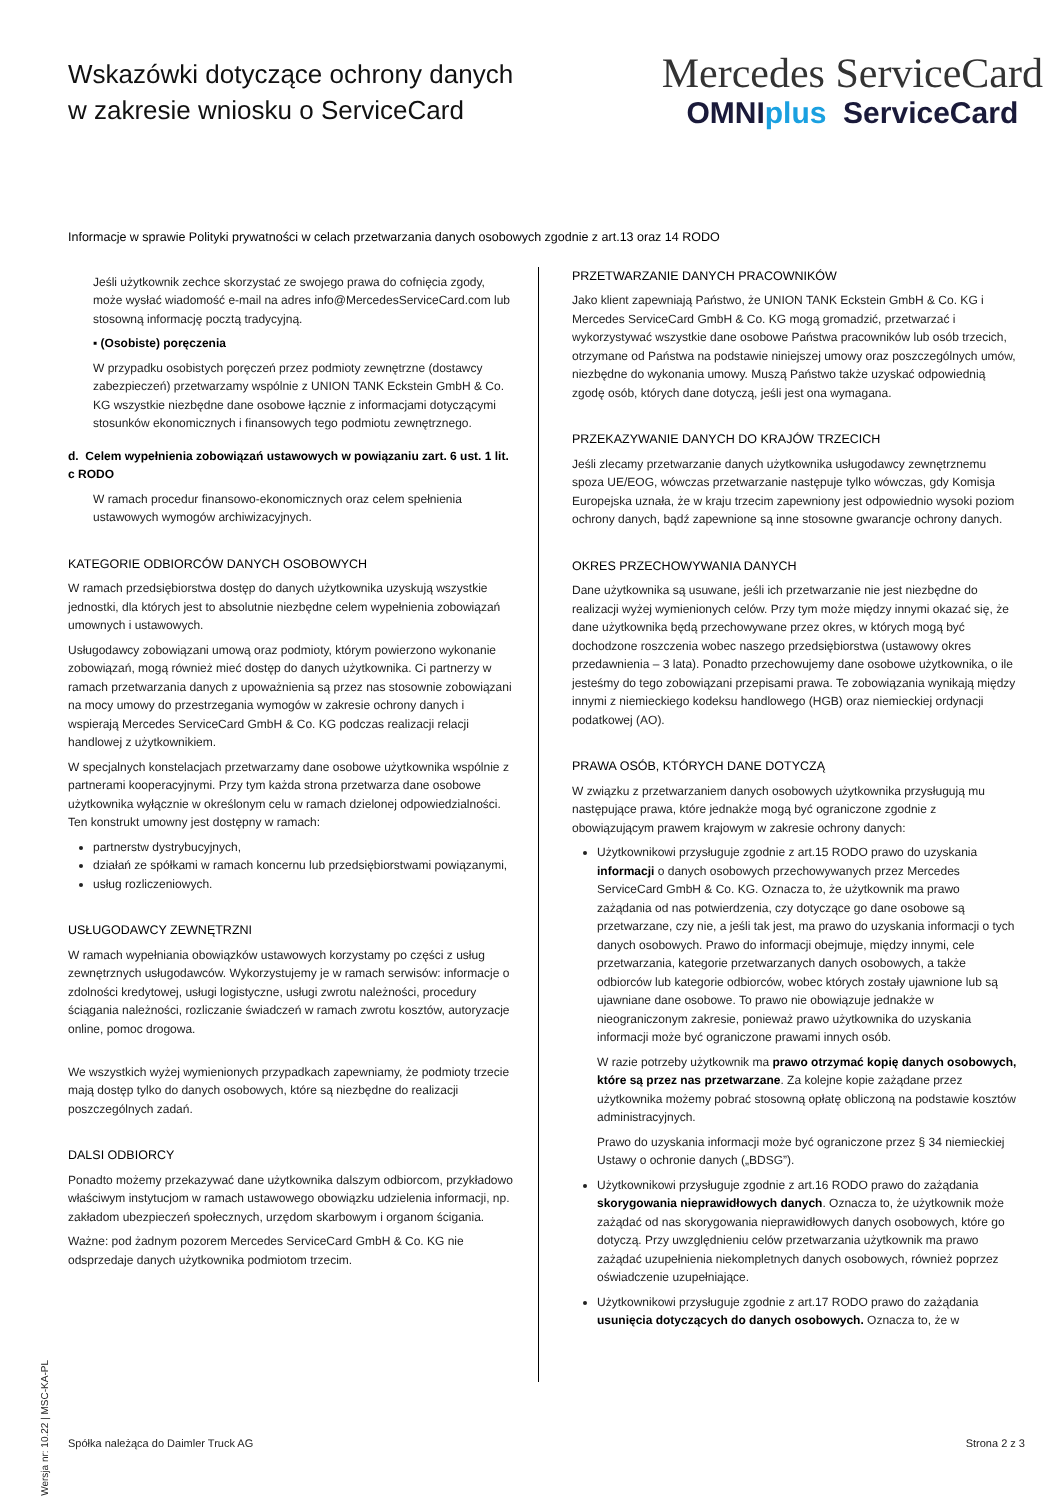Wskazówki dotyczące ochrony danych
w zakresie wniosku o ServiceCard
Mercedes ServiceCard
OMNIplus ServiceCard
Informacje w sprawie Polityki prywatności w celach przetwarzania danych osobowych zgodnie z art.13 oraz 14 RODO
Jeśli użytkownik zechce skorzystać ze swojego prawa do cofnięcia zgody, może wysłać wiadomość e-mail na adres info@MercedesServiceCard.com lub stosowną informację pocztą tradycyjną.
▪ (Osobiste) poręczenia
W przypadku osobistych poręczeń przez podmioty zewnętrzne (dostawcy zabezpieczeń) przetwarzamy wspólnie z UNION TANK Eckstein GmbH & Co. KG wszystkie niezbędne dane osobowe łącznie z informacjami dotyczącymi stosunków ekonomicznych i finansowych tego podmiotu zewnętrznego.
d. Celem wypełnienia zobowiązań ustawowych w powiązaniu zart. 6 ust. 1 lit. c RODO
W ramach procedur finansowo-ekonomicznych oraz celem spełnienia ustawowych wymogów archiwizacyjnych.
KATEGORIE ODBIORCÓW DANYCH OSOBOWYCH
W ramach przedsiębiorstwa dostęp do danych użytkownika uzyskują wszystkie jednostki, dla których jest to absolutnie niezbędne celem wypełnienia zobowiązań umownych i ustawowych.
Usługodawcy zobowiązani umową oraz podmioty, którym powierzono wykonanie zobowiązań, mogą również mieć dostęp do danych użytkownika. Ci partnerzy w ramach przetwarzania danych z upoważnienia są przez nas stosownie zobowiązani na mocy umowy do przestrzegania wymogów w zakresie ochrony danych i wspierają Mercedes ServiceCard GmbH & Co. KG podczas realizacji relacji handlowej z użytkownikiem.
W specjalnych konstelacjach przetwarzamy dane osobowe użytkownika wspólnie z partnerami kooperacyjnymi. Przy tym każda strona przetwarza dane osobowe użytkownika wyłącznie w określonym celu w ramach dzielonej odpowiedzialności. Ten konstrukt umowny jest dostępny w ramach:
partnerstw dystrybucyjnych,
działań ze spółkami w ramach koncernu lub przedsiębiorstwami powiązanymi,
usług rozliczeniowych.
USŁUGODAWCY ZEWNĘTRZNI
W ramach wypełniania obowiązków ustawowych korzystamy po części z usług zewnętrznych usługodawców. Wykorzystujemy je w ramach serwisów: informacje o zdolności kredytowej, usługi logistyczne, usługi zwrotu należności, procedury ściągania należności, rozliczanie świadczeń w ramach zwrotu kosztów, autoryzacje online, pomoc drogowa.
We wszystkich wyżej wymienionych przypadkach zapewniamy, że podmioty trzecie mają dostęp tylko do danych osobowych, które są niezbędne do realizacji poszczególnych zadań.
DALSI ODBIORCY
Ponadto możemy przekazywać dane użytkownika dalszym odbiorcom, przykładowo właściwym instytucjom w ramach ustawowego obowiązku udzielenia informacji, np. zakładom ubezpieczeń społecznych, urzędom skarbowym i organom ścigania.
Ważne: pod żadnym pozorem Mercedes ServiceCard GmbH & Co. KG nie odsprzedaje danych użytkownika podmiotom trzecim.
PRZETWARZANIE DANYCH PRACOWNIKÓW
Jako klient zapewniają Państwo, że UNION TANK Eckstein GmbH & Co. KG i Mercedes ServiceCard GmbH & Co. KG mogą gromadzić, przetwarzać i wykorzystywać wszystkie dane osobowe Państwa pracowników lub osób trzecich, otrzymane od Państwa na podstawie niniejszej umowy oraz poszczególnych umów, niezbędne do wykonania umowy. Muszą Państwo także uzyskać odpowiednią zgodę osób, których dane dotyczą, jeśli jest ona wymagana.
PRZEKAZYWANIE DANYCH DO KRAJÓW TRZECICH
Jeśli zlecamy przetwarzanie danych użytkownika usługodawcy zewnętrznemu spoza UE/EOG, wówczas przetwarzanie następuje tylko wówczas, gdy Komisja Europejska uznała, że w kraju trzecim zapewniony jest odpowiednio wysoki poziom ochrony danych, bądź zapewnione są inne stosowne gwarancje ochrony danych.
OKRES PRZECHOWYWANIA DANYCH
Dane użytkownika są usuwane, jeśli ich przetwarzanie nie jest niezbędne do realizacji wyżej wymienionych celów. Przy tym może między innymi okazać się, że dane użytkownika będą przechowywane przez okres, w których mogą być dochodzone roszczenia wobec naszego przedsiębiorstwa (ustawowy okres przedawnienia – 3 lata). Ponadto przechowujemy dane osobowe użytkownika, o ile jesteśmy do tego zobowiązani przepisami prawa. Te zobowiązania wynikają między innymi z niemieckiego kodeksu handlowego (HGB) oraz niemieckiej ordynacji podatkowej (AO).
PRAWA OSÓB, KTÓRYCH DANE DOTYCZĄ
W związku z przetwarzaniem danych osobowych użytkownika przysługują mu następujące prawa, które jednakże mogą być ograniczone zgodnie z obowiązującym prawem krajowym w zakresie ochrony danych:
Użytkownikowi przysługuje zgodnie z art.15 RODO prawo do uzyskania informacji o danych osobowych przechowywanych przez Mercedes ServiceCard GmbH & Co. KG. Oznacza to, że użytkownik ma prawo zażądania od nas potwierdzenia, czy dotyczące go dane osobowe są przetwarzane, czy nie, a jeśli tak jest, ma prawo do uzyskania informacji o tych danych osobowych. Prawo do informacji obejmuje, między innymi, cele przetwarzania, kategorie przetwarzanych danych osobowych, a także odbiorców lub kategorie odbiorców, wobec których zostały ujawnione lub są ujawniane dane osobowe. To prawo nie obowiązuje jednakże w nieograniczonym zakresie, ponieważ prawo użytkownika do uzyskania informacji może być ograniczone prawami innych osób.
W razie potrzeby użytkownik ma prawo otrzymać kopię danych osobowych, które są przez nas przetwarzane. Za kolejne kopie zażądane przez użytkownika możemy pobrać stosowną opłatę obliczoną na podstawie kosztów administracyjnych.
Prawo do uzyskania informacji może być ograniczone przez § 34 niemieckiej Ustawy o ochronie danych („BDSG”).
Użytkownikowi przysługuje zgodnie z art.16 RODO prawo do zażądania skorygowania nieprawidłowych danych. Oznacza to, że użytkownik może zażądać od nas skorygowania nieprawidłowych danych osobowych, które go dotyczą. Przy uwzględnieniu celów przetwarzania użytkownik ma prawo zażądać uzupełnienia niekompletnych danych osobowych, również poprzez oświadczenie uzupełniające.
Użytkownikowi przysługuje zgodnie z art.17 RODO prawo do zażądania usunięcia dotyczących do danych osobowych. Oznacza to, że w
Wersja nr: 10.22 | MSC-KA-PL
Spółka należąca do Daimler Truck AG Strona 2 z 3